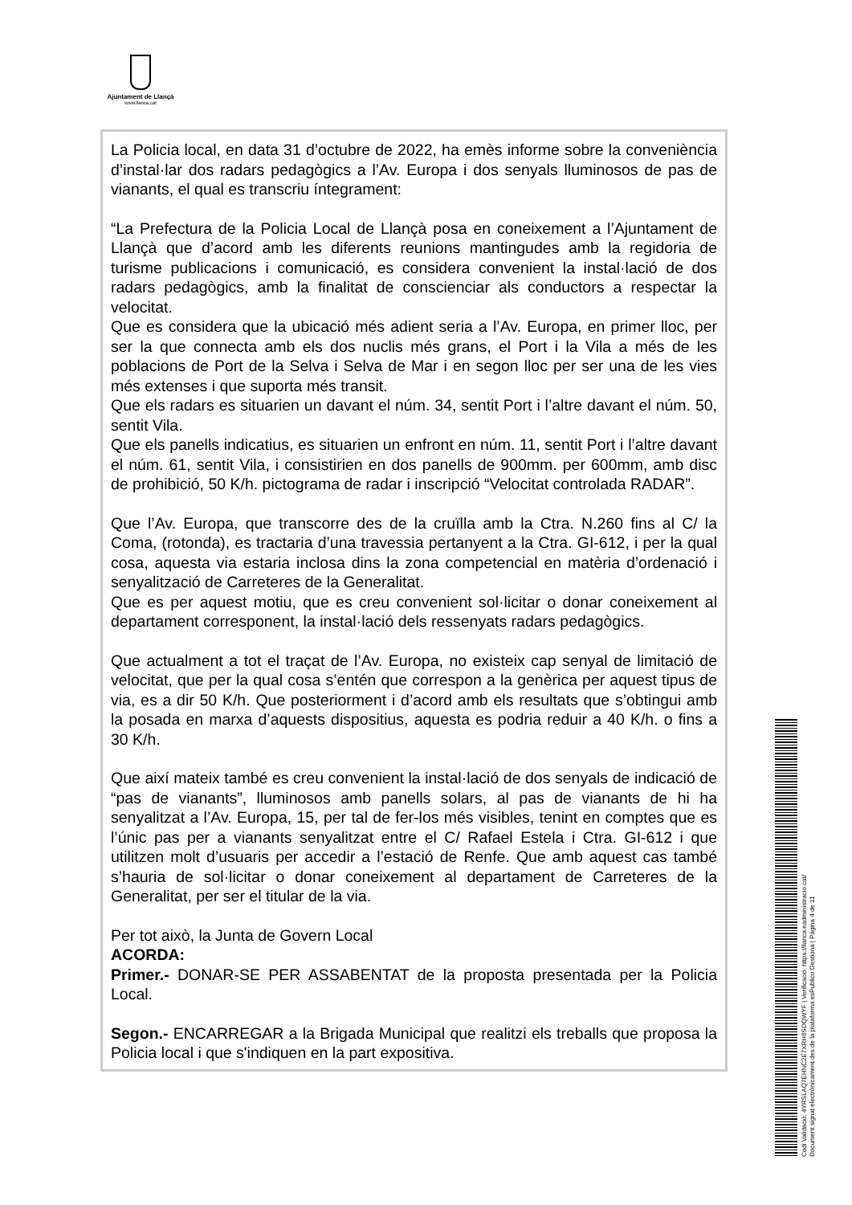Ajuntament de Llançà
www.llanca.cat
La Policia local, en data 31 d’octubre de 2022, ha emès informe sobre la conveniència d’instal·lar dos radars pedagògics a l’Av. Europa i dos senyals lluminosos de pas de vianants, el qual es transcriu íntegrament:
“La Prefectura de la Policia Local de Llançà posa en coneixement a l’Ajuntament de Llançà que d’acord amb les diferents reunions mantingudes amb la regidoria de turisme publicacions i comunicació, es considera convenient la instal·lació de dos radars pedagògics, amb la finalitat de conscienciar als conductors a respectar la velocitat.
Que es considera que la ubicació més adient seria a l’Av. Europa, en primer lloc, per ser la que connecta amb els dos nuclis més grans, el Port i la Vila a més de les poblacions de Port de la Selva i Selva de Mar i en segon lloc per ser una de les vies més extenses i que suporta més transit.
Que els radars es situarien un davant el núm. 34, sentit Port i l’altre davant el núm. 50, sentit Vila.
Que els panells indicatius, es situarien un enfront en núm. 11, sentit Port i l’altre davant el núm. 61, sentit Vila, i consistirien en dos panells de 900mm. per 600mm, amb disc de prohibició, 50 K/h. pictograma de radar i inscripció “Velocitat controlada RADAR”.
Que l’Av. Europa, que transcorre des de la cruïlla amb la Ctra. N.260 fins al C/ la Coma, (rotonda), es tractaria d’una travessia pertanyent a la Ctra. GI-612, i per la qual cosa, aquesta via estaria inclosa dins la zona competencial en matèria d’ordenació i senyalització de Carreteres de la Generalitat.
Que es per aquest motiu, que es creu convenient sol·licitar o donar coneixement al departament corresponent, la instal·lació dels ressenyats radars pedagògics.
Que actualment a tot el traçat de l’Av. Europa, no existeix cap senyal de limitació de velocitat, que per la qual cosa s’entén que correspon a la genèrica per aquest tipus de via, es a dir 50 K/h. Que posteriorment i d’acord amb els resultats que s’obtingui amb la posada en marxa d’aquests dispositius, aquesta es podria reduir a 40 K/h. o fins a 30 K/h.
Que així mateix també es creu convenient la instal·lació de dos senyals de indicació de “pas de vianants”, lluminosos amb panells solars, al pas de vianants de hi ha senyalitzat a l’Av. Europa, 15, per tal de fer-los més visibles, tenint en comptes que es l’únic pas per a vianants senyalitzat entre el C/ Rafael Estela i Ctra. GI-612 i que utilitzen molt d’usuaris per accedir a l’estació de Renfe. Que amb aquest cas també s’hauria de sol·licitar o donar coneixement al departament de Carreteres de la Generalitat, per ser el titular de la via.
Per tot això, la Junta de Govern Local
ACORDA:
Primer.- DONAR-SE PER ASSABENTAT de la proposta presentada per la Policia Local.
Segon.- ENCARREGAR a la Brigada Municipal que realitzi els treballs que proposa la Policia local i que s'indiquen en la part expositiva.
Codi Validació: 4YRSLAQ7EHNC2E7XRH6SDQWYF | Verificació: https://llanca.eadministracio.cat/
Document signat electrònicament des de la plataforma esPublico Gestiona | Pàgina 4 de 11